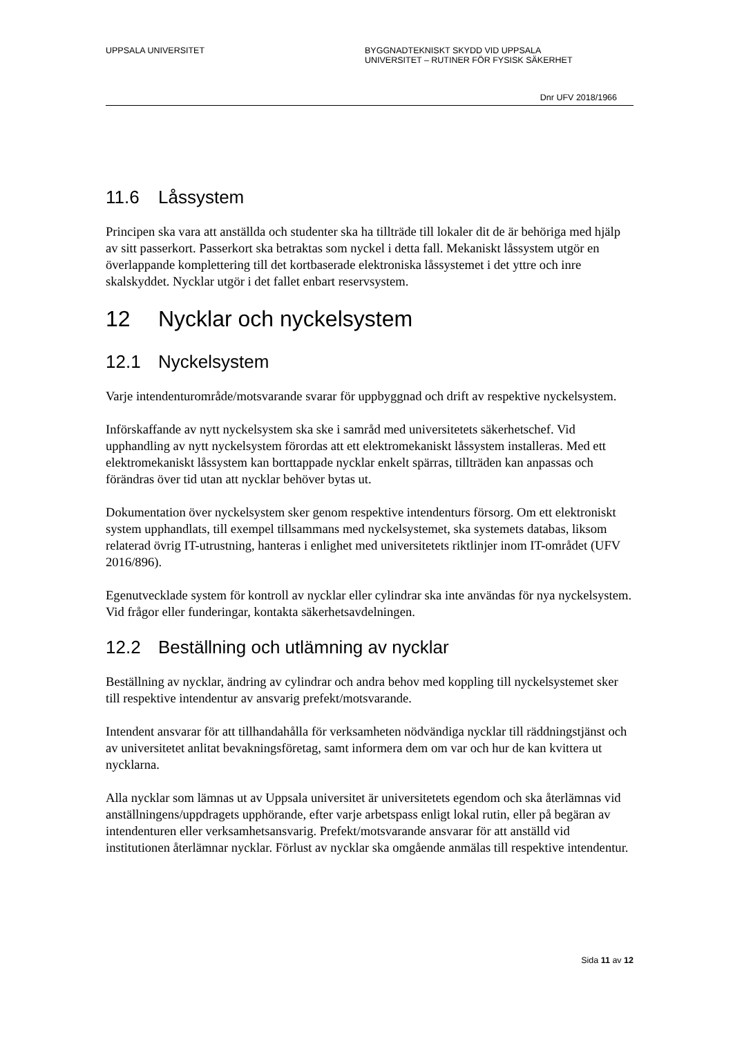UPPSALA UNIVERSITET BYGGNADTEKNISKT SKYDD VID UPPSALA
UNIVERSITET – RUTINER FÖR FYSISK SÄKERHET
Dnr UFV 2018/1966
11.6 Låssystem
Principen ska vara att anställda och studenter ska ha tillträde till lokaler dit de är behöriga med hjälp av sitt passerkort. Passerkort ska betraktas som nyckel i detta fall. Mekaniskt låssystem utgör en överlappande komplettering till det kortbaserade elektroniska låssystemet i det yttre och inre skalskyddet. Nycklar utgör i det fallet enbart reservsystem.
12 Nycklar och nyckelsystem
12.1 Nyckelsystem
Varje intendenturområde/motsvarande svarar för uppbyggnad och drift av respektive nyckelsystem.
Införskaffande av nytt nyckelsystem ska ske i samråd med universitetets säkerhetschef. Vid upphandling av nytt nyckelsystem förordas att ett elektromekaniskt låssystem installeras. Med ett elektromekaniskt låssystem kan borttappade nycklar enkelt spärras, tillträden kan anpassas och förändras över tid utan att nycklar behöver bytas ut.
Dokumentation över nyckelsystem sker genom respektive intendenturs försorg. Om ett elektroniskt system upphandlats, till exempel tillsammans med nyckelsystemet, ska systemets databas, liksom relaterad övrig IT-utrustning, hanteras i enlighet med universitetets riktlinjer inom IT-området (UFV 2016/896).
Egenutvecklade system för kontroll av nycklar eller cylindrar ska inte användas för nya nyckelsystem. Vid frågor eller funderingar, kontakta säkerhetsavdelningen.
12.2 Beställning och utlämning av nycklar
Beställning av nycklar, ändring av cylindrar och andra behov med koppling till nyckelsystemet sker till respektive intendentur av ansvarig prefekt/motsvarande.
Intendent ansvarar för att tillhandahålla för verksamheten nödvändiga nycklar till räddningstjänst och av universitetet anlitat bevakningsföretag, samt informera dem om var och hur de kan kvittera ut nycklarna.
Alla nycklar som lämnas ut av Uppsala universitet är universitetets egendom och ska återlämnas vid anställningens/uppdragets upphörande, efter varje arbetspass enligt lokal rutin, eller på begäran av intendenturen eller verksamhetsansvarig. Prefekt/motsvarande ansvarar för att anställd vid institutionen återlämnar nycklar. Förlust av nycklar ska omgående anmälas till respektive intendentur.
Sida 11 av 12